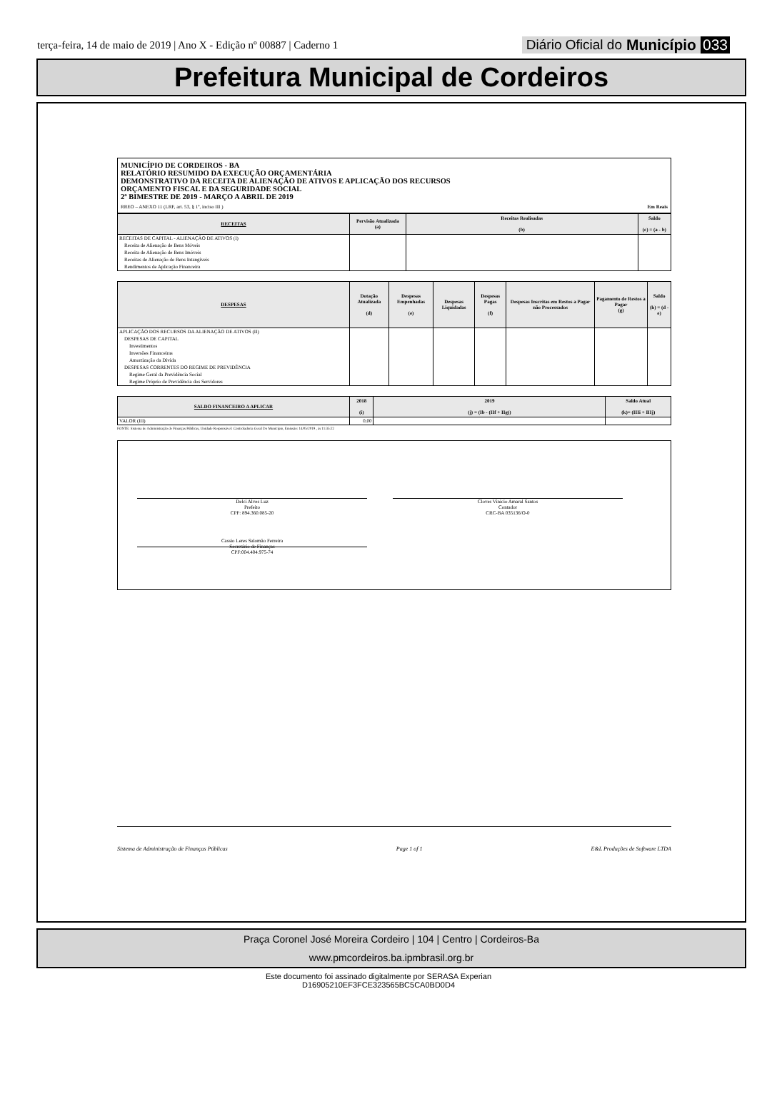terça-feira, 14 de maio de 2019 | Ano X - Edição nº 00887 | Caderno 1
Diário Oficial do Município 033
Prefeitura Municipal de Cordeiros
MUNICÍPIO DE CORDEIROS - BA
RELATÓRIO RESUMIDO DA EXECUÇÃO ORÇAMENTÁRIA
DEMONSTRATIVO DA RECEITA DE ALIENAÇÃO DE ATIVOS E APLICAÇÃO DOS RECURSOS
ORÇAMENTO FISCAL E DA SEGURIDADE SOCIAL
2º BIMESTRE DE 2019 - MARÇO A ABRIL DE 2019
RREO – ANEXO 11 (LRF, art. 53, § 1º, inciso III ) Em Reais
| RECEITAS | Pervisão Atualizada (a) | Receitas Realisadas (b) | Saldo (c) = (a - b) |
| --- | --- | --- | --- |
| RECEITAS DE CAPITAL - ALIENAÇÃO DE ATIVOS (I) | | | |
| Receita de Alienação de Bens Móveis | | | |
| Receita de Alienação de Bens Imóveis | | | |
| Receitas de Alienação de Bens Intangíveis | | | |
| Rendimentos de Aplicação Financeira | | | |
| DESPESAS | Dotação Atualizada (d) | Despesas Empenhadas (e) | Despesas Liquidadas | Despesas Pagas (f) | Despesas Inscritas em Restos a Pagar não Processados | Pagamento de Restos a Pagar (g) | Saldo (h) = (d - e) |
| --- | --- | --- | --- | --- | --- | --- | --- |
| APLICAÇÃO DOS RECURSOS DA ALIENAÇÃO DE ATIVOS (II) | | | | | | | |
| DESPESAS DE CAPITAL | | | | | | | |
| Investimentos | | | | | | | |
| Inversões Financeiras | | | | | | | |
| Amortização da Dívida | | | | | | | |
| DESPESAS CORRENTES DO REGIME DE PREVIDÊNCIA | | | | | | | |
| Regime Geral da Previdência Social | | | | | | | |
| Regime Próprio de Previdência dos Servidores | | | | | | | |
| SALDO FINANCEIRO A APLICAR | 2018 (i) | 2019 (j) = (Ib - (IIf + IIg)) | Saldo Atual (k)= (IIIi + IIIj) |
| --- | --- | --- | --- |
| VALOR (III) | 0,00 | | |
FONTE: Sistema de Administração de Finanças Públicas, Unidade Responsável: Controladoria Geral Do Município, Emissão: 14/05/2019 , às 11:35:22
Delci Alves Luz
Prefeito
CPF: 894.360.085-20
Cloves Vinicio Amaral Santos
Contador
CRC-BA 035136/O-0
Cassio Leres Salomão Ferreira
Secretário de Finanças
CPF:004.404.975-74
Sistema de Administração de Finanças Públicas Page 1 of 1 E&L Produções de Software LTDA
Praça Coronel José Moreira Cordeiro | 104 | Centro | Cordeiros-Ba
www.pmcordeiros.ba.ipmbrasil.org.br
Este documento foi assinado digitalmente por SERASA Experian
D16905210EF3FCE323565BC5CA0BD0D4